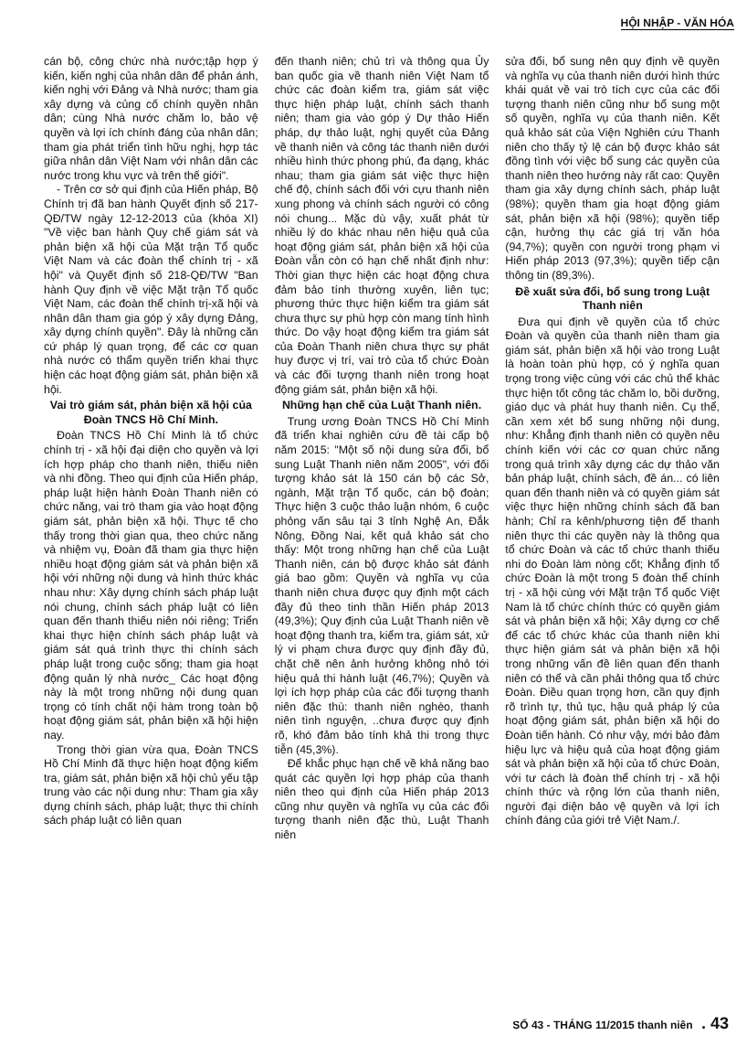HỘI NHẬP - VĂN HÓA
cán bộ, công chức nhà nước;tập hợp ý kiến, kiến nghị của nhân dân để phản ánh, kiến nghị với Đảng và Nhà nước; tham gia xây dựng và củng cố chính quyền nhân dân; cùng Nhà nước chăm lo, bảo vệ quyền và lợi ích chính đáng của nhân dân; tham gia phát triển tình hữu nghị, hợp tác giữa nhân dân Việt Nam với nhân dân các nước trong khu vực và trên thế giới".
- Trên cơ sở qui định của Hiến pháp, Bộ Chính trị đã ban hành Quyết định số 217-QĐ/TW ngày 12-12-2013 của (khóa XI) "Về việc ban hành Quy chế giám sát và phản biện xã hội của Mặt trận Tổ quốc Việt Nam và các đoàn thể chính trị - xã hội" và Quyết định số 218-QĐ/TW "Ban hành Quy định về việc Mặt trận Tổ quốc Việt Nam, các đoàn thể chính trị-xã hội và nhân dân tham gia góp ý xây dựng Đảng, xây dựng chính quyền". Đây là những căn cứ pháp lý quan trọng, để các cơ quan nhà nước có thẩm quyền triển khai thực hiện các hoạt động giám sát, phản biện xã hội.
Vai trò giám sát, phản biện xã hội của Đoàn TNCS Hồ Chí Minh.
Đoàn TNCS Hồ Chí Minh là tổ chức chính trị - xã hội đại diện cho quyền và lợi ích hợp pháp cho thanh niên, thiếu niên và nhi đồng. Theo qui định của Hiến pháp, pháp luật hiện hành Đoàn Thanh niên có chức năng, vai trò tham gia vào hoạt động giám sát, phản biện xã hội. Thực tế cho thấy trong thời gian qua, theo chức năng và nhiệm vụ, Đoàn đã tham gia thực hiện nhiều hoạt động giám sát và phản biện xã hội với những nội dung và hình thức khác nhau như: Xây dựng chính sách pháp luật nói chung, chính sách pháp luật có liên quan đến thanh thiếu niên nói riêng; Triển khai thực hiện chính sách pháp luật và giám sát quá trình thực thi chính sách pháp luật trong cuộc sống; tham gia hoạt động quản lý nhà nước_ Các hoạt động này là một trong những nội dung quan trọng có tính chất nội hàm trong toàn bộ hoạt động giám sát, phản biện xã hội hiện nay.
Trong thời gian vừa qua, Đoàn TNCS Hồ Chí Minh đã thực hiện hoạt động kiểm tra, giám sát, phản biện xã hội chủ yếu tập trung vào các nội dung như: Tham gia xây dựng chính sách, pháp luật; thực thi chính sách pháp luật có liên quan
đến thanh niên; chủ trì và thông qua Ủy ban quốc gia về thanh niên Việt Nam tổ chức các đoàn kiểm tra, giám sát việc thực hiện pháp luật, chính sách thanh niên; tham gia vào góp ý Dự thảo Hiến pháp, dự thảo luật, nghị quyết của Đảng về thanh niên và công tác thanh niên dưới nhiều hình thức phong phú, đa dạng, khác nhau; tham gia giám sát việc thực hiện chế độ, chính sách đối với cựu thanh niên xung phong và chính sách người có công nói chung... Mặc dù vậy, xuất phát từ nhiều lý do khác nhau nên hiệu quả của hoạt động giám sát, phản biện xã hội của Đoàn vẫn còn có hạn chế nhất định như: Thời gian thực hiện các hoạt động chưa đảm bảo tính thường xuyên, liên tục; phương thức thực hiện kiểm tra giám sát chưa thực sự phù hợp còn mang tính hình thức. Do vậy hoạt động kiểm tra giám sát của Đoàn Thanh niên chưa thực sự phát huy được vị trí, vai trò của tổ chức Đoàn và các đối tượng thanh niên trong hoạt động giám sát, phản biện xã hội.
Những hạn chế của Luật Thanh niên.
Trung ương Đoàn TNCS Hồ Chí Minh đã triển khai nghiên cứu đề tài cấp bộ năm 2015: "Một số nội dung sửa đổi, bổ sung Luật Thanh niên năm 2005", với đối tượng khảo sát là 150 cán bộ các Sở, ngành, Mặt trận Tổ quốc, cán bộ đoàn; Thực hiện 3 cuộc thảo luận nhóm, 6 cuộc phỏng vấn sâu tại 3 tỉnh Nghệ An, Đắk Nông, Đồng Nai, kết quả khảo sát cho thấy: Một trong những hạn chế của Luật Thanh niên, cán bộ được khảo sát đánh giá bao gồm: Quyền và nghĩa vụ của thanh niên chưa được quy định một cách đầy đủ theo tinh thần Hiến pháp 2013 (49,3%); Quy định của Luật Thanh niên về hoạt động thanh tra, kiểm tra, giám sát, xử lý vi phạm chưa được quy định đầy đủ, chặt chẽ nên ảnh hưởng không nhỏ tới hiệu quả thi hành luật (46,7%); Quyền và lợi ích hợp pháp của các đối tượng thanh niên đặc thù: thanh niên nghèo, thanh niên tình nguyện, ..chưa được quy định rõ, khó đảm bảo tính khả thi trong thực tiễn (45,3%).
Để khắc phục hạn chế về khả năng bao quát các quyền lợi hợp pháp của thanh niên theo qui định của Hiến pháp 2013 cũng như quyền và nghĩa vụ của các đối tượng thanh niên đặc thù, Luật Thanh niên
sửa đổi, bổ sung nên quy định về quyền và nghĩa vụ của thanh niên dưới hình thức khái quát về vai trò tích cực của các đối tượng thanh niên cũng như bổ sung một số quyền, nghĩa vụ của thanh niên. Kết quả khảo sát của Viện Nghiên cứu Thanh niên cho thấy tỷ lệ cán bộ được khảo sát đồng tình với việc bổ sung các quyền của thanh niên theo hướng này rất cao: Quyền tham gia xây dựng chính sách, pháp luật (98%); quyền tham gia hoạt động giám sát, phản biện xã hội (98%); quyền tiếp cận, hưởng thụ các giá trị văn hóa (94,7%); quyền con người trong phạm vi Hiến pháp 2013 (97,3%); quyền tiếp cận thông tin (89,3%).
Đề xuất sửa đổi, bổ sung trong Luật Thanh niên
Đưa qui định về quyền của tổ chức Đoàn và quyền của thanh niên tham gia giám sát, phản biện xã hội vào trong Luật là hoàn toàn phù hợp, có ý nghĩa quan trọng trong việc cùng với các chủ thể khác thực hiện tốt công tác chăm lo, bồi dưỡng, giáo dục và phát huy thanh niên. Cụ thể, cần xem xét bổ sung những nội dung, như: Khẳng định thanh niên có quyền nêu chính kiến với các cơ quan chức năng trong quá trình xây dựng các dự thảo văn bản pháp luật, chính sách, đề án... có liên quan đến thanh niên và có quyền giám sát việc thực hiện những chính sách đã ban hành; Chỉ ra kênh/phương tiện để thanh niên thực thi các quyền này là thông qua tổ chức Đoàn và các tổ chức thanh thiếu nhi do Đoàn làm nòng cốt; Khẳng định tổ chức Đoàn là một trong 5 đoàn thể chính trị - xã hội cùng với Mặt trận Tổ quốc Việt Nam là tổ chức chính thức có quyền giám sát và phản biện xã hội; Xây dựng cơ chế để các tổ chức khác của thanh niên khi thực hiện giám sát và phản biện xã hội trong những vấn đề liên quan đến thanh niên có thể và cần phải thông qua tổ chức Đoàn. Điều quan trọng hơn, cần quy định rõ trình tự, thủ tục, hậu quả pháp lý của hoạt động giám sát, phản biện xã hội do Đoàn tiến hành. Có như vậy, mới bảo đảm hiệu lực và hiệu quả của hoạt động giám sát và phản biện xã hội của tổ chức Đoàn, với tư cách là đoàn thể chính trị - xã hội chính thức và rộng lớn của thanh niên, người đại diện bảo vệ quyền và lợi ích chính đáng của giới trẻ Việt Nam./.
SỐ 43 - THÁNG 11/2015 thanh niên . 43